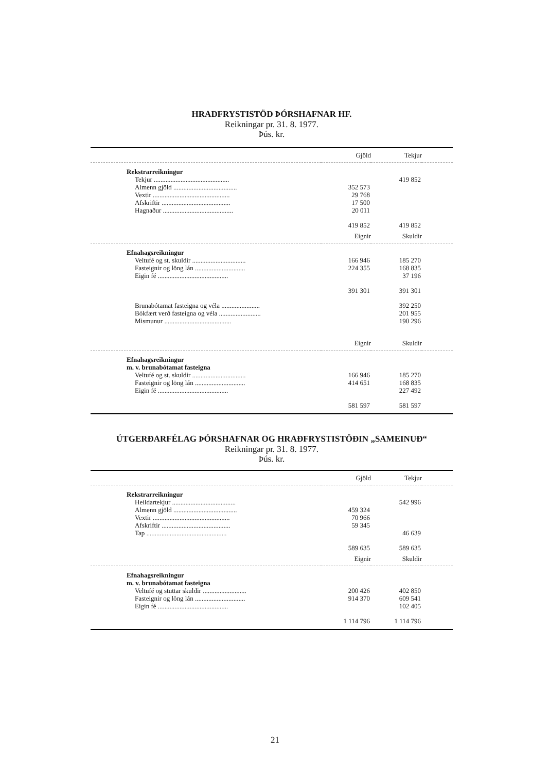HRAÐFRYSTISTÖÐ ÞÓRSHAFNAR HF.
Reikningar pr. 31. 8. 1977.
Þús. kr.
| | Gjöld | Tekjur | |
| Rekstrarreikningur | | | |
| Tekjur ............................................. | | 419 852 | |
| Almenn gjöld ...................................... | 352 573 | | |
| Vextir .............................................. | 29 768 | | |
| Afskriftir ......................................... | 17 500 | | |
| Hagnaður .......................................... | 20 011 | | |
| | 419 852 | 419 852 | |
| | Eignir | Skuldir | |
| Efnahagsreikningur | | | |
| Veltufé og st. skuldir ................................ | 166 946 | 185 270 | |
| Fasteignir og löng lán .............................. | 224 355 | 168 835 | |
| Eigin fé .......................................... | | 37 196 | |
| | 391 301 | 391 301 | |
| Brunabótamat fasteigna og véla ....................... | | 392 250 | |
| Bókfært verð fasteigna og véla ......................... | | 201 955 | |
| Mismunur ........................................ | | 190 296 | |
| | Eignir | Skuldir | |
| Efnahagsreikningur | | | |
| m. v. brunabótamat fasteigna | | | |
| Veltufé og st. skuldir ................................ | 166 946 | 185 270 | |
| Fasteignir og löng lán .............................. | 414 651 | 168 835 | |
| Eigin fé .......................................... | | 227 492 | |
| | 581 597 | 581 597 | |
ÚTGERÐARFÉLAG ÞÓRSHAFNAR OG HRAÐFRYSTISTÖÐIN „SAMEINUÐ“
Reikningar pr. 31. 8. 1977.
Þús. kr.
| | Gjöld | Tekjur | |
| Rekstrarreikningur | | | |
| Heildartekjur ...................................... | | 542 996 | |
| Almenn gjöld ...................................... | 459 324 | | |
| Vextir .............................................. | 70 966 | | |
| Afskriftir ......................................... | 59 345 | | |
| Tap ................................................ | | 46 639 | |
| | 589 635 | 589 635 | |
| | Eignir | Skuldir | |
| Efnahagsreikningur | | | |
| m. v. brunabótamat fasteigna | | | |
| Veltufé og stuttar skuldir .......................... | 200 426 | 402 850 | |
| Fasteignir og löng lán .............................. | 914 370 | 609 541 | |
| Eigin fé .......................................... | | 102 405 | |
| | 1 114 796 | 1 114 796 | |
21